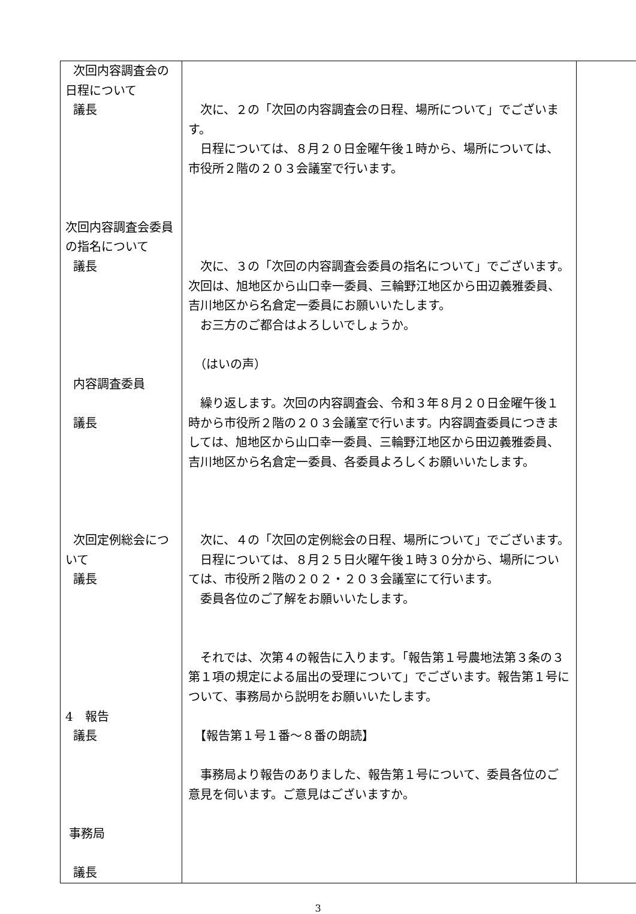| 次回内容調査会の日程について 議長 次回内容調査会委員の指名について 議長 内容調査委員 議長 次回定例総会について 議長 4 報告 議長 事務局 議長 | 次に、２の「次回の内容調査会の日程、場所について」でございます。 日程については、８月２０日金曜午後１時から、場所については、市役所２階の２０３会議室で行います。 次に、３の「次回の内容調査会委員の指名について」でございます。次回は、旭地区から山口幸一委員、三輪野江地区から田辺義雅委員、吉川地区から名倉定一委員にお願いいたします。 お三方のご都合はよろしいでしょうか。 （はいの声） 繰り返します。次回の内容調査会、令和３年８月２０日金曜午後１時から市役所２階の２０３会議室で行います。内容調査委員につきましては、旭地区から山口幸一委員、三輪野江地区から田辺義雅委員、吉川地区から名倉定一委員、各委員よろしくお願いいたします。 次に、４の「次回の定例総会の日程、場所について」でございます。 日程については、８月２５日火曜午後１時３０分から、場所については、市役所２階の２０２・２０３会議室にて行います。 委員各位のご了解をお願いいたします。 それでは、次第４の報告に入ります。「報告第１号農地法第３条の３第１項の規定による届出の受理について」でございます。報告第１号について、事務局から説明をお願いいたします。 【報告第１号１番～８番の朗読】 事務局より報告のありました、報告第１号について、委員各位のご意見を伺います。ご意見はございますか。 | |
3